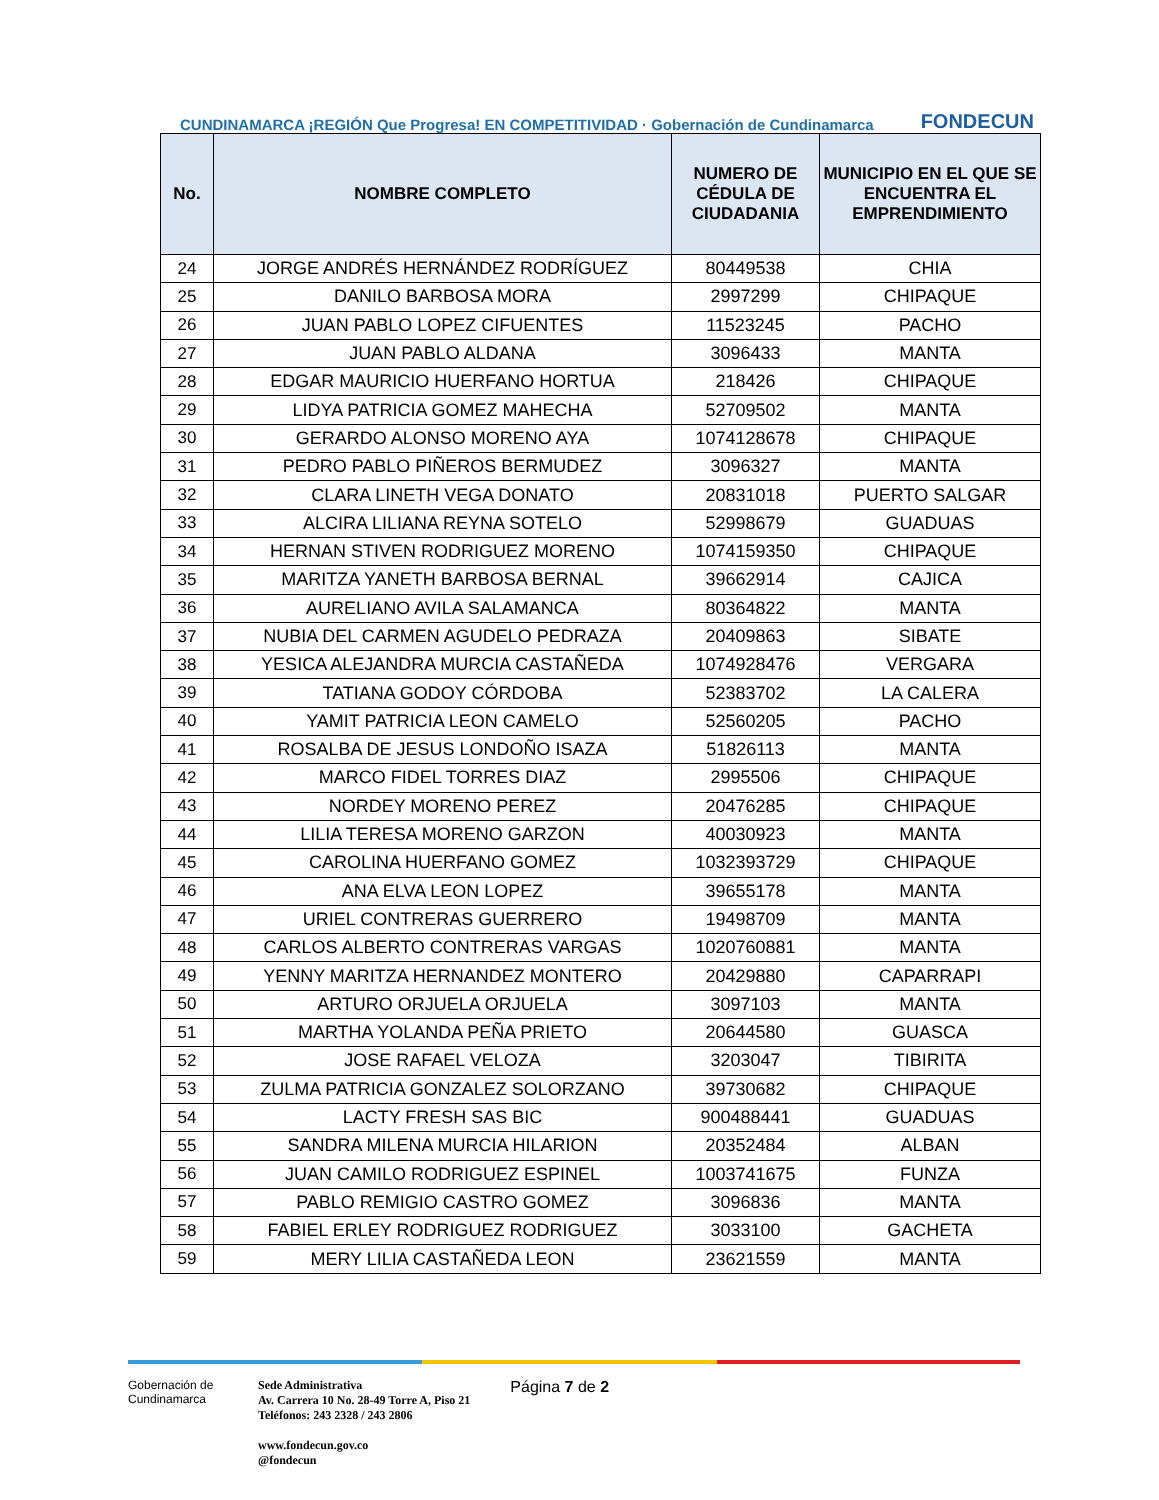CUNDINAMARCA ¡REGIÓN Que Progresa! EN COMPETITIVIDAD · Gobernación de Cundinamarca
FONDECUN
| No. | NOMBRE COMPLETO | NUMERO DE CÉDULA DE CIUDADANIA | MUNICIPIO EN EL QUE SE ENCUENTRA EL EMPRENDIMIENTO |
| --- | --- | --- | --- |
| 24 | JORGE ANDRÉS HERNÁNDEZ RODRÍGUEZ | 80449538 | CHIA |
| 25 | DANILO BARBOSA MORA | 2997299 | CHIPAQUE |
| 26 | JUAN PABLO LOPEZ CIFUENTES | 11523245 | PACHO |
| 27 | JUAN PABLO ALDANA | 3096433 | MANTA |
| 28 | EDGAR MAURICIO HUERFANO HORTUA | 218426 | CHIPAQUE |
| 29 | LIDYA PATRICIA GOMEZ MAHECHA | 52709502 | MANTA |
| 30 | GERARDO ALONSO MORENO AYA | 1074128678 | CHIPAQUE |
| 31 | PEDRO PABLO PIÑEROS BERMUDEZ | 3096327 | MANTA |
| 32 | CLARA LINETH VEGA DONATO | 20831018 | PUERTO SALGAR |
| 33 | ALCIRA LILIANA REYNA SOTELO | 52998679 | GUADUAS |
| 34 | HERNAN STIVEN RODRIGUEZ MORENO | 1074159350 | CHIPAQUE |
| 35 | MARITZA YANETH BARBOSA BERNAL | 39662914 | CAJICA |
| 36 | AURELIANO AVILA SALAMANCA | 80364822 | MANTA |
| 37 | NUBIA DEL CARMEN AGUDELO PEDRAZA | 20409863 | SIBATE |
| 38 | YESICA ALEJANDRA MURCIA CASTAÑEDA | 1074928476 | VERGARA |
| 39 | TATIANA GODOY CÓRDOBA | 52383702 | LA CALERA |
| 40 | YAMIT PATRICIA LEON CAMELO | 52560205 | PACHO |
| 41 | ROSALBA DE JESUS LONDOÑO ISAZA | 51826113 | MANTA |
| 42 | MARCO FIDEL TORRES DIAZ | 2995506 | CHIPAQUE |
| 43 | NORDEY MORENO PEREZ | 20476285 | CHIPAQUE |
| 44 | LILIA TERESA MORENO GARZON | 40030923 | MANTA |
| 45 | CAROLINA HUERFANO GOMEZ | 1032393729 | CHIPAQUE |
| 46 | ANA ELVA LEON LOPEZ | 39655178 | MANTA |
| 47 | URIEL CONTRERAS GUERRERO | 19498709 | MANTA |
| 48 | CARLOS ALBERTO CONTRERAS VARGAS | 1020760881 | MANTA |
| 49 | YENNY MARITZA HERNANDEZ MONTERO | 20429880 | CAPARRAPI |
| 50 | ARTURO ORJUELA ORJUELA | 3097103 | MANTA |
| 51 | MARTHA YOLANDA PEÑA PRIETO | 20644580 | GUASCA |
| 52 | JOSE RAFAEL VELOZA | 3203047 | TIBIRITA |
| 53 | ZULMA PATRICIA GONZALEZ SOLORZANO | 39730682 | CHIPAQUE |
| 54 | LACTY FRESH SAS BIC | 900488441 | GUADUAS |
| 55 | SANDRA MILENA MURCIA HILARION | 20352484 | ALBAN |
| 56 | JUAN CAMILO RODRIGUEZ ESPINEL | 1003741675 | FUNZA |
| 57 | PABLO REMIGIO CASTRO GOMEZ | 3096836 | MANTA |
| 58 | FABIEL ERLEY RODRIGUEZ RODRIGUEZ | 3033100 | GACHETA |
| 59 | MERY LILIA CASTAÑEDA LEON | 23621559 | MANTA |
Gobernación de Cundinamarca
Sede Administrativa
Av. Carrera 10 No. 28-49 Torre A, Piso 21
Teléfonos: 243 2328 / 243 2806
www.fondecun.gov.co
@fondecun
Página 7 de 2